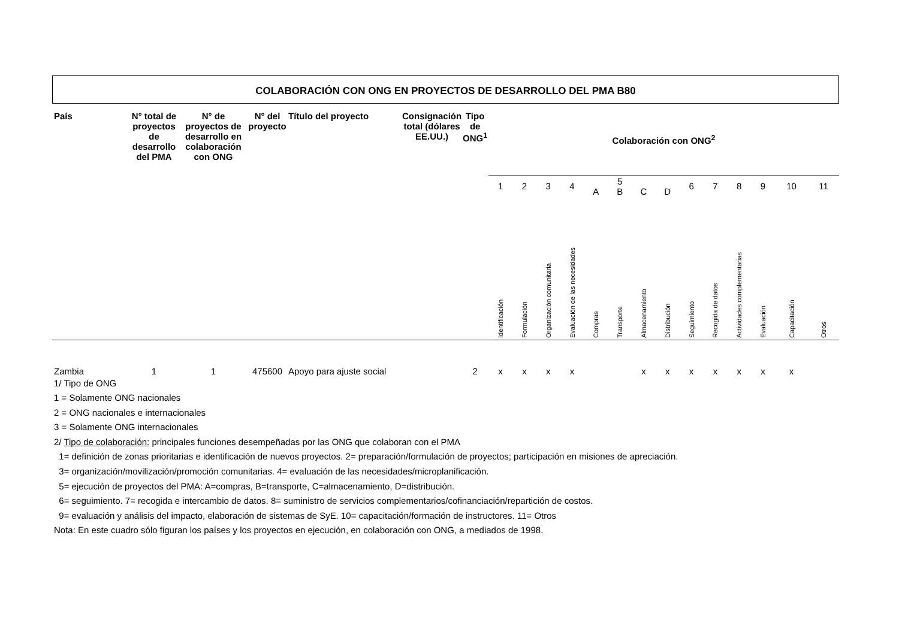COLABORACIÓN CON ONG EN PROYECTOS DE DESARROLLO DEL PMA B80
| País | N° total de proyectos de desarrollo del PMA | N° de proyectos de desarrollo en colaboración con ONG | N° del proyecto | Título del proyecto | Consignación total (dólares EE.UU.) | Tipo de ONG<sup>1</sup> | Colaboración con ONG<sup>2</sup> | | | | | | | | | | | | | | |
| --- | --- | --- | --- | --- | --- | --- | --- | --- | --- | --- | --- | --- | --- | --- | --- | --- | --- | --- | --- | --- | --- |
| | | | | | | | 1 | 2 | 3 | 4 | A | 5 B | C | D | 6 | 7 | 8 | 9 | 10 | 11 | |
| | | | | | | | Identificación | Formulación | Organización comunitaria | Evaluación de las necesidades | Compras | Transporte | Almacenamiento | Distribución | Seguimiento | Recogida de datos | Actividades complementarias | Evaluación | Capacitación | Otros | |
| Zambia | 1 | 1 | 475600 | Apoyo para ajuste social | | 2 | x | x | x | x | | | x | x | x | x | x | x | x | | |
1/ Tipo de ONG
1 = Solamente ONG nacionales
2 = ONG nacionales e internacionales
3 = Solamente ONG internacionales
2/ Tipo de colaboración: principales funciones desempeñadas por las ONG que colaboran con el PMA
1= definición de zonas prioritarias e identificación de nuevos proyectos. 2= preparación/formulación de proyectos; participación en misiones de apreciación.
3= organización/movilización/promoción comunitarias. 4= evaluación de las necesidades/microplanificación.
5= ejecución de proyectos del PMA: A=compras, B=transporte, C=almacenamiento, D=distribución.
6= seguimiento. 7= recogida e intercambio de datos. 8= suministro de servicios complementarios/cofinanciación/repartición de costos.
9= evaluación y análisis del impacto, elaboración de sistemas de SyE. 10= capacitación/formación de instructores. 11= Otros
Nota: En este cuadro sólo figuran los países y los proyectos en ejecución, en colaboración con ONG, a mediados de 1998.